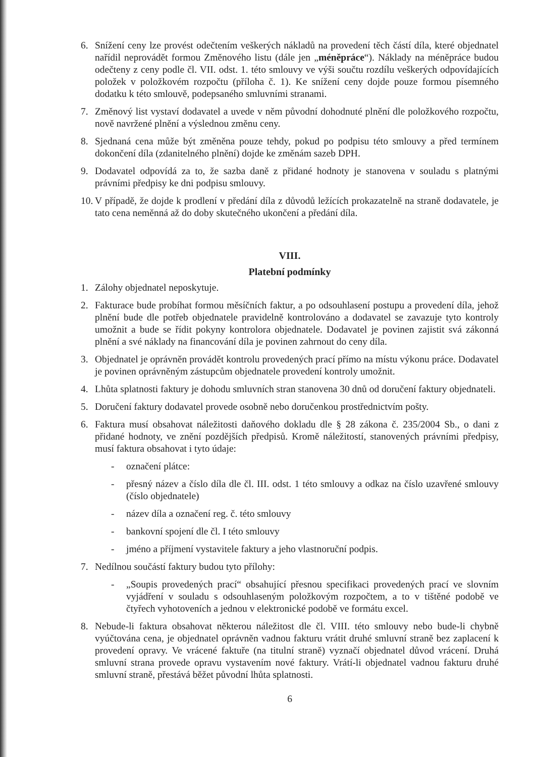6. Snížení ceny lze provést odečtením veškerých nákladů na provedení těch částí díla, které objednatel nařídil neprovádět formou Změnového listu (dále jen „méněpráce“). Náklady na méněpráce budou odečteny z ceny podle čl. VII. odst. 1. této smlouvy ve výši součtu rozdílu veškerých odpovídajících položek v položkovém rozpočtu (příloha č. 1). Ke snížení ceny dojde pouze formou písemného dodatku k této smlouvě, podepsaného smluvními stranami.
7. Změnový list vystaví dodavatel a uvede v něm původní dohodnuté plnění dle položkového rozpočtu, nově navržené plnění a výslednou změnu ceny.
8. Sjednaná cena může být změněna pouze tehdy, pokud po podpisu této smlouvy a před termínem dokončení díla (zdanitelného plnění) dojde ke změnám sazeb DPH.
9. Dodavatel odpovídá za to, že sazba daně z přidané hodnoty je stanovena v souladu s platnými právními předpisy ke dni podpisu smlouvy.
10. V případě, že dojde k prodlení v předání díla z důvodů ležících prokazatelně na straně dodavatele, je tato cena neměnná až do doby skutečného ukončení a předání díla.
VIII.
Platební podmínky
1. Zálohy objednatel neposkytuje.
2. Fakturace bude probíhat formou měsíčních faktur, a po odsouhlasení postupu a provedení díla, jehož plnění bude dle potřeb objednatele pravidelně kontrolováno a dodavatel se zavazuje tyto kontroly umožnit a bude se řídit pokyny kontrolora objednatele. Dodavatel je povinen zajistit svá zákonná plnění a své náklady na financování díla je povinen zahrnout do ceny díla.
3. Objednatel je oprávněn provádět kontrolu provedených prací přímo na místu výkonu práce. Dodavatel je povinen oprávněným zástupcům objednatele provedení kontroly umožnit.
4. Lhůta splatnosti faktury je dohodu smluvních stran stanovena 30 dnů od doručení faktury objednateli.
5. Doručení faktury dodavatel provede osobně nebo doručenkou prostřednictvím pošty.
6. Faktura musí obsahovat náležitosti daňového dokladu dle § 28 zákona č. 235/2004 Sb., o dani z přidané hodnoty, ve znění pozdějších předpisů. Kromě náležitostí, stanovených právními předpisy, musí faktura obsahovat i tyto údaje:
- označení plátce:
- přesný název a číslo díla dle čl. III. odst. 1 této smlouvy a odkaz na číslo uzavřené smlouvy (číslo objednatele)
- název díla a označení reg. č. této smlouvy
- bankovní spojení dle čl. I této smlouvy
- jméno a příjmení vystavitele faktury a jeho vlastnoruční podpis.
7. Nedílnou součástí faktury budou tyto přílohy:
- „Soupis provedených prací“ obsahující přesnou specifikaci provedených prací ve slovním vyjádření v souladu s odsouhlaseným položkovým rozpočtem, a to v tištěné podobě ve čtyřech vyhotoveních a jednou v elektronické podobě ve formátu excel.
8. Nebude-li faktura obsahovat některou náležitost dle čl. VIII. této smlouvy nebo bude-li chybně vyúčtována cena, je objednatel oprávněn vadnou fakturu vrátit druhé smluvní straně bez zaplacení k provedení opravy. Ve vrácené faktuře (na titulní straně) vyznačí objednatel důvod vrácení. Druhá smluvní strana provede opravu vystavením nové faktury. Vrátí-li objednatel vadnou fakturu druhé smluvní straně, přestává běžet původní lhůta splatnosti.
6